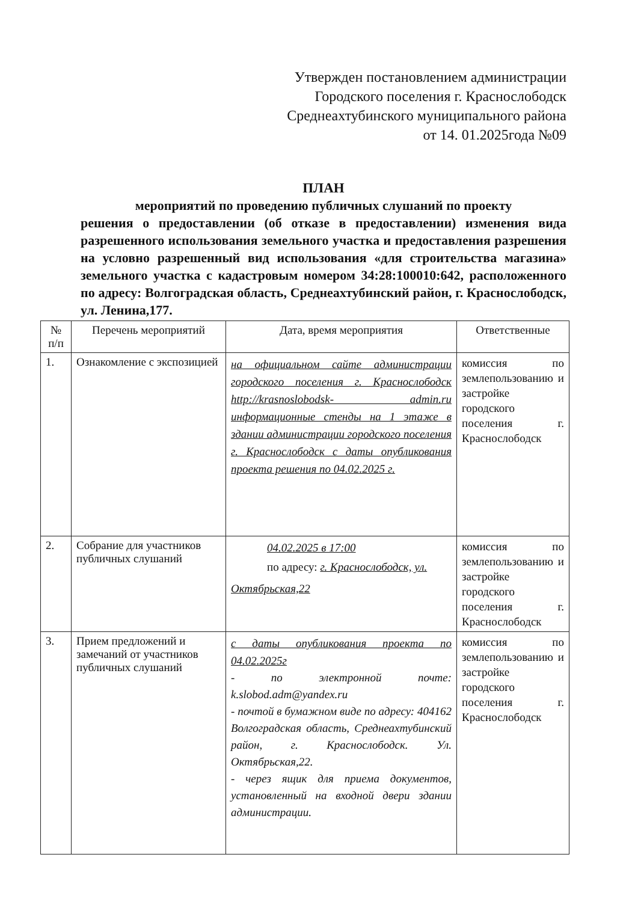Утвержден постановлением администрации
Городского поселения г. Краснослободск
Среднеахтубинского муниципального района
от 14. 01.2025года №09
ПЛАН
мероприятий по проведению публичных слушаний по проекту
решения о предоставлении (об отказе в предоставлении) изменения вида разрешенного использования земельного участка и предоставления разрешения на условно разрешенный вид использования «для строительства магазина» земельного участка с кадастровым номером 34:28:100010:642, расположенного по адресу: Волгоградская область, Среднеахтубинский район, г. Краснослободск, ул. Ленина,177.
| № п/п | Перечень мероприятий | Дата, время мероприятия | Ответственные |
| --- | --- | --- | --- |
| 1. | Ознакомление с экспозицией | на официальном сайте администрации городского поселения г. Краснослободск http://krasnoslobodsk- admin.ru информационные стенды на 1 этаже в здании администрации городского поселения г. Краснослободск с даты опубликования проекта решения по 04.02.2025 г. | комиссия по землепользованию и застройке городского поселения г. Краснослободск |
| 2. | Собрание для участников публичных слушаний | 04.02.2025 в 17:00 по адресу: г. Краснослободск, ул. Октябрьская,22 | комиссия по землепользованию и застройке городского поселения г. Краснослободск |
| 3. | Прием предложений и замечаний от участников публичных слушаний | с даты опубликования проекта по 04.02.2025г - по электронной почте: k.slobod.adm@yandex.ru - почтой в бумажном виде по адресу: 404162 Волгоградская область, Среднеахтубинский район, г. Краснослободск. Ул. Октябрьская,22. - через ящик для приема документов, установленный на входной двери здании администрации. | комиссия по землепользованию и застройке городского поселения г. Краснослободск |